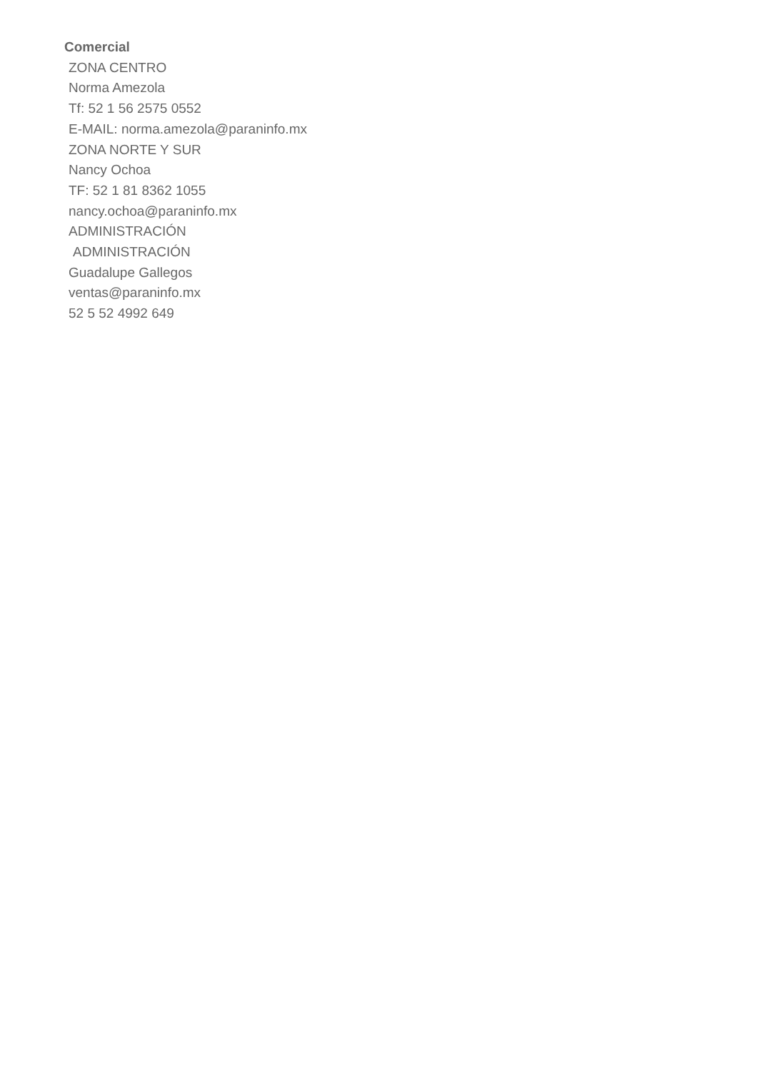Comercial
ZONA CENTRO
Norma Amezola
Tf: 52 1 56 2575 0552
E-MAIL: norma.amezola@paraninfo.mx
ZONA NORTE Y SUR
Nancy Ochoa
TF: 52 1 81 8362 1055
nancy.ochoa@paraninfo.mx
ADMINISTRACIÓN
ADMINISTRACIÓN
Guadalupe Gallegos
ventas@paraninfo.mx
52 5 52 4992 649